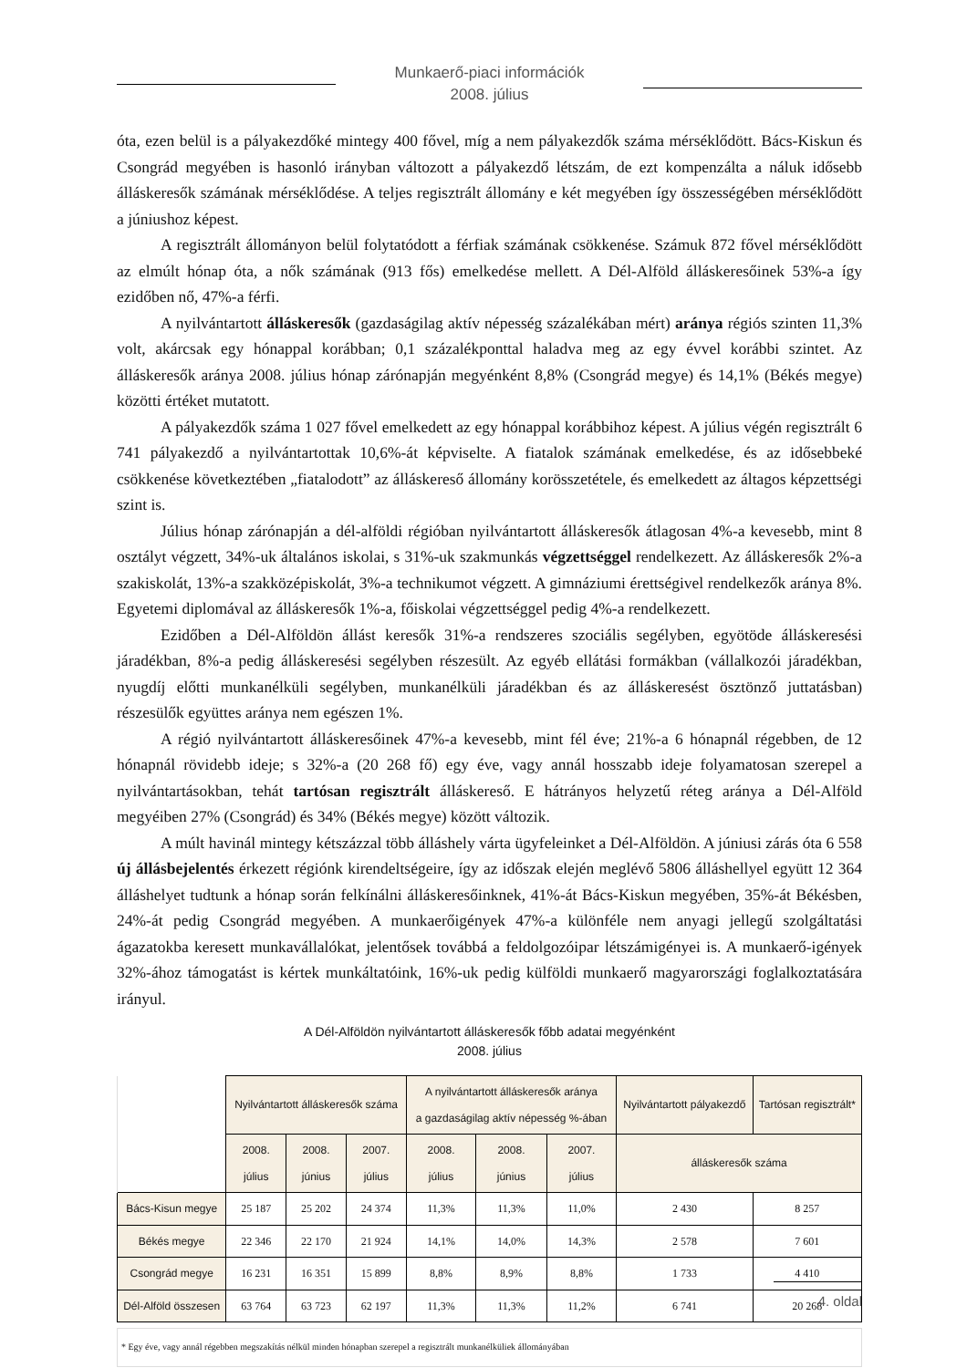Munkaerő-piaci információk
2008. július
óta, ezen belül is a pályakezdőké mintegy 400 fővel, míg a nem pályakezdők száma mérséklődött. Bács-Kiskun és Csongrád megyében is hasonló irányban változott a pályakezdő létszám, de ezt kompenzálta a náluk idősebb álláskeresők számának mérséklődése. A teljes regisztrált állomány e két megyében így összességében mérséklődött a júniushoz képest.
A regisztrált állományon belül folytatódott a férfiak számának csökkenése. Számuk 872 fővel mérséklődött az elmúlt hónap óta, a nők számának (913 fős) emelkedése mellett. A Dél-Alföld álláskeresőinek 53%-a így ezidőben nő, 47%-a férfi.
A nyilvántartott álláskeresők (gazdaságilag aktív népesség százalékában mért) aránya régiós szinten 11,3% volt, akárcsak egy hónappal korábban; 0,1 százalékponttal haladva meg az egy évvel korábbi szintet. Az álláskeresők aránya 2008. július hónap zárónapján megyénként 8,8% (Csongrád megye) és 14,1% (Békés megye) közötti értéket mutatott.
A pályakezdők száma 1 027 fővel emelkedett az egy hónappal korábbihoz képest. A július végén regisztrált 6 741 pályakezdő a nyilvántartottak 10,6%-át képviselte. A fiatalok számának emelkedése, és az idősebbeké csökkenése következtében „fiatalodott” az álláskereső állomány korösszetétele, és emelkedett az áltagos képzettségi szint is.
Július hónap zárónapján a dél-alföldi régióban nyilvántartott álláskeresők átlagosan 4%-a kevesebb, mint 8 osztályt végzett, 34%-uk általános iskolai, s 31%-uk szakmunkás végzettséggel rendelkezett. Az álláskeresők 2%-a szakiskolát, 13%-a szakközépiskolát, 3%-a technikumot végzett. A gimnáziumi érettségivel rendelkezők aránya 8%. Egyetemi diplomával az álláskeresők 1%-a, főiskolai végzettséggel pedig 4%-a rendelkezett.
Ezidőben a Dél-Alföldön állást keresők 31%-a rendszeres szociális segélyben, egyötöde álláskeresési járadékban, 8%-a pedig álláskeresési segélyben részesült. Az egyéb ellátási formákban (vállalkozói járadékban, nyugdíj előtti munkanélküli segélyben, munkanélküli járadékban és az álláskeresést ösztönző juttatásban) részesülők együttes aránya nem egészen 1%.
A régió nyilvántartott álláskeresőinek 47%-a kevesebb, mint fél éve; 21%-a 6 hónapnál régebben, de 12 hónapnál rövidebb ideje; s 32%-a (20 268 fő) egy éve, vagy annál hosszabb ideje folyamatosan szerepel a nyilvántartásokban, tehát tartósan regisztrált álláskereső. E hátrányos helyzetű réteg aránya a Dél-Alföld megyéiben 27% (Csongrád) és 34% (Békés megye) között változik.
A múlt havinál mintegy kétszázzal több álláshely várta ügyfeleinket a Dél-Alföldön. A júniusi zárás óta 6 558 új állásbejelentés érkezett régiónk kirendeltségeire, így az időszak elején meglévő 5806 álláshellyel együtt 12 364 álláshelyet tudtunk a hónap során felkínálni álláskeresőinknek, 41%-át Bács-Kiskun megyében, 35%-át Békésben, 24%-át pedig Csongrád megyében. A munkaerőigények 47%-a különféle nem anyagi jellegű szolgáltatási ágazatokba keresett munkavállalókat, jelentősek továbbá a feldolgozóipar létszámigényei is. A munkaerő-igények 32%-ához támogatást is kértek munkáltatóink, 16%-uk pedig külföldi munkaerő magyarországi foglalkoztatására irányul.
A Dél-Alföldön nyilvántartott álláskeresők főbb adatai megyénként
2008. július
| | Nyilvántartott álláskeresők száma | | | A nyilvántartott álláskeresők aránya a gazdaságilag aktív népesség %-ában | | | Nyilvántartott pályakezdő | Tartósan regisztrált* |
| --- | --- | --- | --- | --- | --- | --- | --- | --- |
| | 2008. július | 2008. június | 2007. július | 2008. július | 2008. június | 2007. július | álláskeresők száma | |
| Bács-Kisun megye | 25 187 | 25 202 | 24 374 | 11,3% | 11,3% | 11,0% | 2 430 | 8 257 |
| Békés megye | 22 346 | 22 170 | 21 924 | 14,1% | 14,0% | 14,3% | 2 578 | 7 601 |
| Csongrád megye | 16 231 | 16 351 | 15 899 | 8,8% | 8,9% | 8,8% | 1 733 | 4 410 |
| Dél-Alföld összesen | 63 764 | 63 723 | 62 197 | 11,3% | 11,3% | 11,2% | 6 741 | 20 268 |
* Egy éve, vagy annál régebben megszakítás nélkül minden hónapban szerepel a regisztrált munkanélküliek állományában
4. oldal